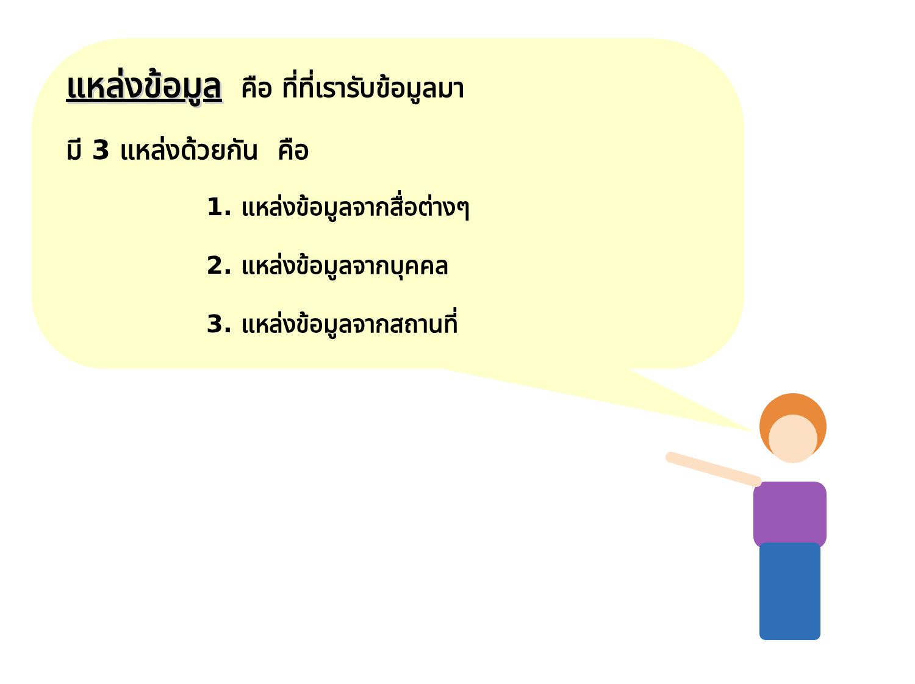แหล่งข้อมูล
คือ ที่ที่เรารับข้อมูลมา
มี 3 แหล่งด้วยกัน คือ
1. แหล่งข้อมูลจากสื่อต่างๆ
2. แหล่งข้อมูลจากบุคคล
3. แหล่งข้อมูลจากสถานที่